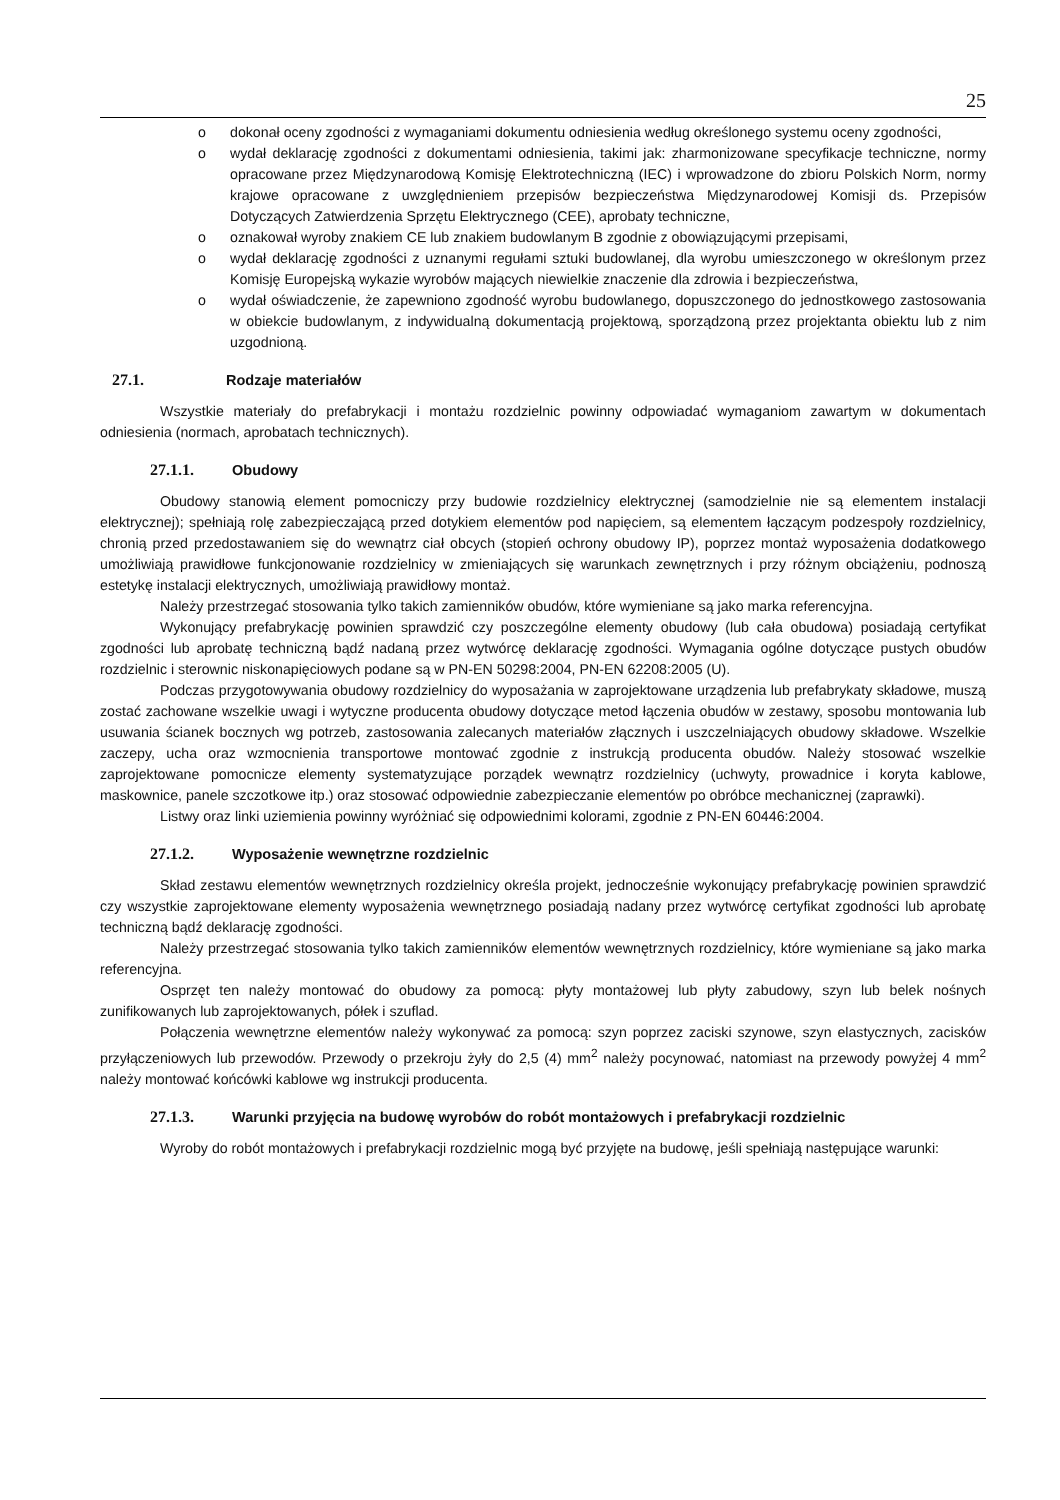25
o dokonał oceny zgodności z wymaganiami dokumentu odniesienia według określonego systemu oceny zgodności,
o wydał deklarację zgodności z dokumentami odniesienia, takimi jak: zharmonizowane specyfikacje techniczne, normy opracowane przez Międzynarodową Komisję Elektrotechniczną (IEC) i wprowadzone do zbioru Polskich Norm, normy krajowe opracowane z uwzględnieniem przepisów bezpieczeństwa Międzynarodowej Komisji ds. Przepisów Dotyczących Zatwierdzenia Sprzętu Elektrycznego (CEE), aprobaty techniczne,
o oznakował wyroby znakiem CE lub znakiem budowlanym B zgodnie z obowiązującymi przepisami,
o wydał deklarację zgodności z uznanymi regułami sztuki budowlanej, dla wyrobu umieszczonego w określonym przez Komisję Europejską wykazie wyrobów mających niewielkie znaczenie dla zdrowia i bezpieczeństwa,
o wydał oświadczenie, że zapewniono zgodność wyrobu budowlanego, dopuszczonego do jednostkowego zastosowania w obiekcie budowlanym, z indywidualną dokumentacją projektową, sporządzoną przez projektanta obiektu lub z nim uzgodnioną.
27.1. Rodzaje materiałów
Wszystkie materiały do prefabrykacji i montażu rozdzielnic powinny odpowiadać wymaganiom zawartym w dokumentach odniesienia (normach, aprobatach technicznych).
27.1.1. Obudowy
Obudowy stanowią element pomocniczy przy budowie rozdzielnicy elektrycznej (samodzielnie nie są elementem instalacji elektrycznej); spełniają rolę zabezpieczającą przed dotykiem elementów pod napięciem, są elementem łączącym podzespoły rozdzielnicy, chronią przed przedostawaniem się do wewnątrz ciał obcych (stopień ochrony obudowy IP), poprzez montaż wyposażenia dodatkowego umożliwiają prawidłowe funkcjonowanie rozdzielnicy w zmieniających się warunkach zewnętrznych i przy różnym obciążeniu, podnoszą estetykę instalacji elektrycznych, umożliwiają prawidłowy montaż.
Należy przestrzegać stosowania tylko takich zamienników obudów, które wymieniane są jako marka referencyjna.
Wykonujący prefabrykację powinien sprawdzić czy poszczególne elementy obudowy (lub cała obudowa) posiadają certyfikat zgodności lub aprobatę techniczną bądź nadaną przez wytwórcę deklarację zgodności. Wymagania ogólne dotyczące pustych obudów rozdzielnic i sterownic niskonapięciowych podane są w PN-EN 50298:2004, PN-EN 62208:2005 (U).
Podczas przygotowywania obudowy rozdzielnicy do wyposażania w zaprojektowane urządzenia lub prefabrykaty składowe, muszą zostać zachowane wszelkie uwagi i wytyczne producenta obudowy dotyczące metod łączenia obudów w zestawy, sposobu montowania lub usuwania ścianek bocznych wg potrzeb, zastosowania zalecanych materiałów złącznych i uszczelniających obudowy składowe. Wszelkie zaczepy, ucha oraz wzmocnienia transportowe montować zgodnie z instrukcją producenta obudów. Należy stosować wszelkie zaprojektowane pomocnicze elementy systematyzujące porządek wewnątrz rozdzielnicy (uchwyty, prowadnice i koryta kablowe, maskownice, panele szczotkowe itp.) oraz stosować odpowiednie zabezpieczanie elementów po obróbce mechanicznej (zaprawki).
Listwy oraz linki uziemienia powinny wyróżniać się odpowiednimi kolorami, zgodnie z PN-EN 60446:2004.
27.1.2. Wyposażenie wewnętrzne rozdzielnic
Skład zestawu elementów wewnętrznych rozdzielnicy określa projekt, jednocześnie wykonujący prefabrykację powinien sprawdzić czy wszystkie zaprojektowane elementy wyposażenia wewnętrznego posiadają nadany przez wytwórcę certyfikat zgodności lub aprobatę techniczną bądź deklarację zgodności.
Należy przestrzegać stosowania tylko takich zamienników elementów wewnętrznych rozdzielnicy, które wymieniane są jako marka referencyjna.
Osprzęt ten należy montować do obudowy za pomocą: płyty montażowej lub płyty zabudowy, szyn lub belek nośnych zunifikowanych lub zaprojektowanych, półek i szuflad.
Połączenia wewnętrzne elementów należy wykonywać za pomocą: szyn poprzez zaciski szynowe, szyn elastycznych, zacisków przyłączeniowych lub przewodów. Przewody o przekroju żyły do 2,5 (4) mm<sup>2</sup> należy pocynować, natomiast na przewody powyżej 4 mm<sup>2</sup> należy montować końcówki kablowe wg instrukcji producenta.
27.1.3. Warunki przyjęcia na budowę wyrobów do robót montażowych i prefabrykacji rozdzielnic
Wyroby do robót montażowych i prefabrykacji rozdzielnic mogą być przyjęte na budowę, jeśli spełniają następujące warunki: